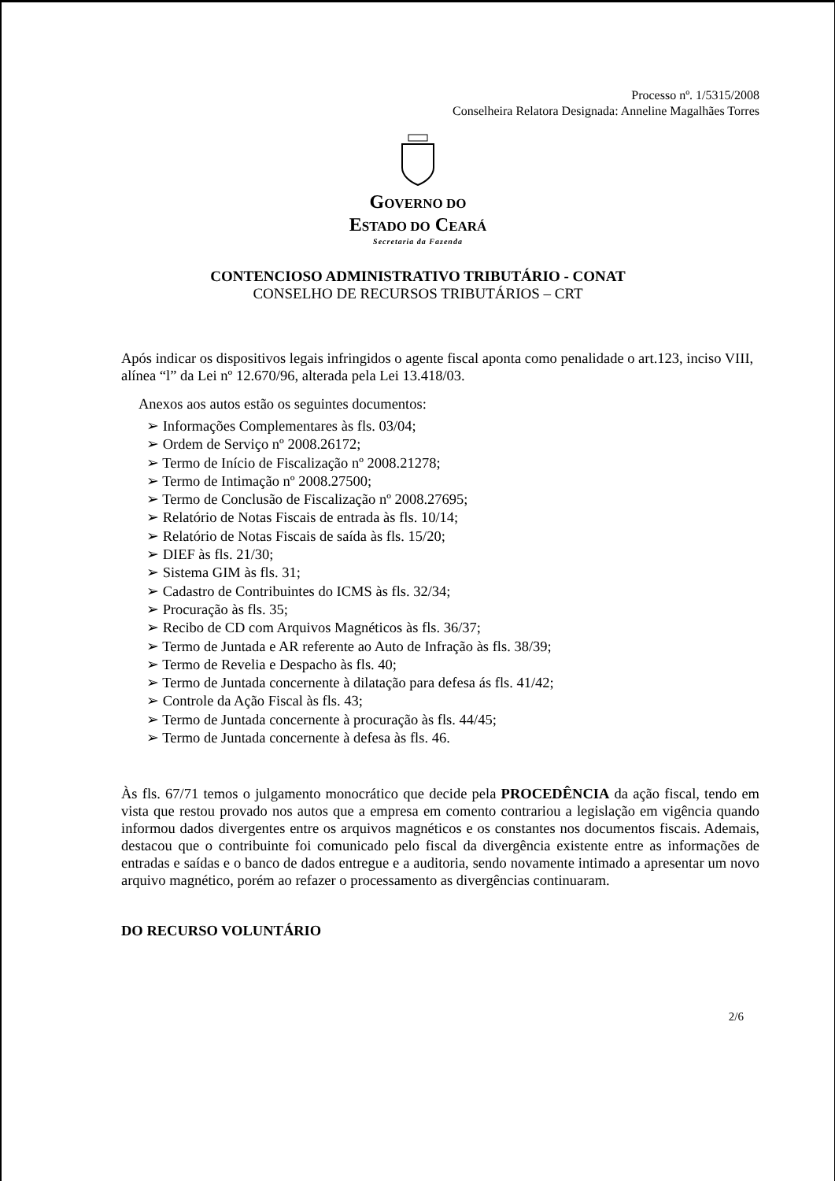Processo nº. 1/5315/2008
Conselheira Relatora Designada: Anneline Magalhães Torres
GOVERNO DO
ESTADO DO CEARÁ
Secretaria da Fazenda
CONTENCIOSO ADMINISTRATIVO TRIBUTÁRIO - CONAT
CONSELHO DE RECURSOS TRIBUTÁRIOS – CRT
Após indicar os dispositivos legais infringidos o agente fiscal aponta como penalidade o art.123, inciso VIII, alínea “l” da Lei nº 12.670/96, alterada pela Lei 13.418/03.
Anexos aos autos estão os seguintes documentos:
➢ Informações Complementares às fls. 03/04;
➢ Ordem de Serviço nº 2008.26172;
➢ Termo de Início de Fiscalização nº 2008.21278;
➢ Termo de Intimação nº 2008.27500;
➢ Termo de Conclusão de Fiscalização nº 2008.27695;
➢ Relatório de Notas Fiscais de entrada às fls. 10/14;
➢ Relatório de Notas Fiscais de saída às fls. 15/20;
➢ DIEF às fls. 21/30;
➢ Sistema GIM às fls. 31;
➢ Cadastro de Contribuintes do ICMS às fls. 32/34;
➢ Procuração às fls. 35;
➢ Recibo de CD com Arquivos Magnéticos às fls. 36/37;
➢ Termo de Juntada e AR referente ao Auto de Infração às fls. 38/39;
➢ Termo de Revelia e Despacho às fls. 40;
➢ Termo de Juntada concernente à dilatação para defesa ás fls. 41/42;
➢ Controle da Ação Fiscal às fls. 43;
➢ Termo de Juntada concernente à procuração às fls. 44/45;
➢ Termo de Juntada concernente à defesa às fls. 46.
Às fls. 67/71 temos o julgamento monocrático que decide pela PROCEDÊNCIA da ação fiscal, tendo em vista que restou provado nos autos que a empresa em comento contrariou a legislação em vigência quando informou dados divergentes entre os arquivos magnéticos e os constantes nos documentos fiscais. Ademais, destacou que o contribuinte foi comunicado pelo fiscal da divergência existente entre as informações de entradas e saídas e o banco de dados entregue e a auditoria, sendo novamente intimado a apresentar um novo arquivo magnético, porém ao refazer o processamento as divergências continuaram.
DO RECURSO VOLUNTÁRIO
2/6